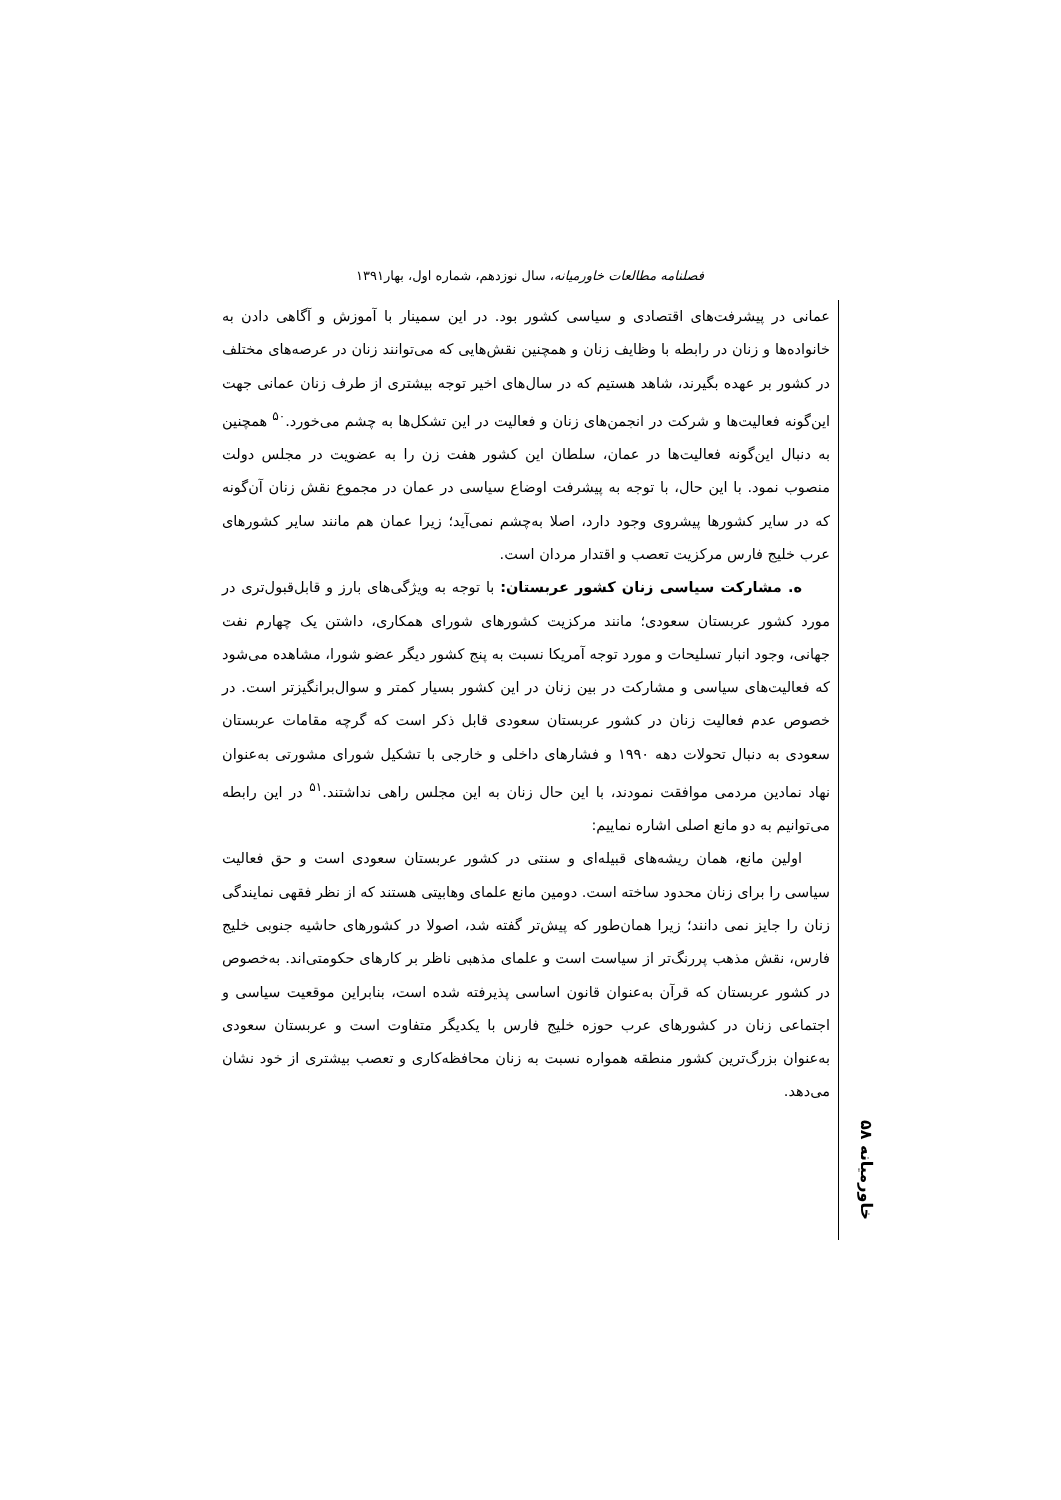فصلنامه مطالعات خاورمیانه، سال نوزدهم، شماره اول، بهار۱۳۹۱
عمانی در پیشرفت‌های اقتصادی و سیاسی کشور بود. در این سمینار با آموزش و آگاهی دادن به خانواده‌ها و زنان در رابطه با وظایف زنان و همچنین نقش‌هایی که می‌توانند زنان در عرصه‌های مختلف در کشور بر عهده بگیرند، شاهد هستیم که در سال‌های اخیر توجه بیشتری از طرف زنان عمانی جهت این‌گونه فعالیت‌ها و شرکت در انجمن‌های زنان و فعالیت در این تشکل‌ها به چشم می‌خورد.<sup>۵۰</sup> همچنین به دنبال این‌گونه فعالیت‌ها در عمان، سلطان این کشور هفت زن را به عضویت در مجلس دولت منصوب نمود. با این حال، با توجه به پیشرفت اوضاع سیاسی در عمان در مجموع نقش زنان آن‌گونه که در سایر کشورها پیشروی وجود دارد، اصلا به‌چشم نمی‌آید؛ زیرا عمان هم مانند سایر کشورهای عرب خلیج فارس مرکزیت تعصب و اقتدار مردان است.
ه. مشارکت سیاسی زنان کشور عربستان: با توجه به ویژگی‌های بارز و قابل‌قبول‌تری در مورد کشور عربستان سعودی؛ مانند مرکزیت کشورهای شورای همکاری، داشتن یک چهارم نفت جهانی، وجود انبار تسلیحات و مورد توجه آمریکا نسبت به پنج کشور دیگر عضو شورا، مشاهده می‌شود که فعالیت‌های سیاسی و مشارکت در بین زنان در این کشور بسیار کمتر و سوال‌برانگیزتر است. در خصوص عدم فعالیت زنان در کشور عربستان سعودی قابل ذکر است که گرچه مقامات عربستان سعودی به دنبال تحولات دهه ۱۹۹۰ و فشارهای داخلی و خارجی با تشکیل شورای مشورتی به‌عنوان نهاد نمادین مردمی موافقت نمودند، با این حال زنان به این مجلس راهی نداشتند.<sup>۵۱</sup> در این رابطه می‌توانیم به دو مانع اصلی اشاره نماییم:
اولین مانع، همان ریشه‌های قبیله‌ای و سنتی در کشور عربستان سعودی است و حق فعالیت سیاسی را برای زنان محدود ساخته است. دومین مانع علمای وهابیتی هستند که از نظر فقهی نمایندگی زنان را جایز نمی دانند؛ زیرا همان‌طور که پیش‌تر گفته شد، اصولا در کشورهای حاشیه جنوبی خلیج فارس، نقش مذهب پررنگ‌تر از سیاست است و علمای مذهبی ناظر بر کارهای حکومتی‌اند. به‌خصوص در کشور عربستان که قرآن به‌عنوان قانون اساسی پذیرفته شده است، بنابراین موقعیت سیاسی و اجتماعی زنان در کشورهای عرب حوزه خلیج فارس با یکدیگر متفاوت است و عربستان سعودی به‌عنوان بزرگ‌ترین کشور منطقه همواره نسبت به زنان محافظه‌کاری و تعصب بیشتری از خود نشان می‌دهد.
خاورمیانه ۵۸